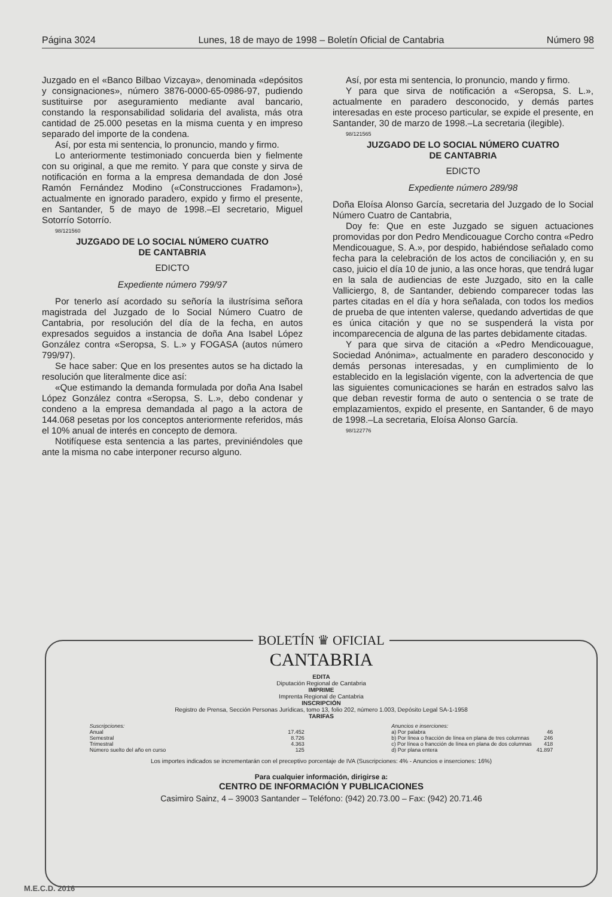Página 3024 Lunes, 18 de mayo de 1998 – Boletín Oficial de Cantabria Número 98
Juzgado en el «Banco Bilbao Vizcaya», denominada «depósitos y consignaciones», número 3876-0000-65-0986-97, pudiendo sustituirse por aseguramiento mediante aval bancario, constando la responsabilidad solidaria del avalista, más otra cantidad de 25.000 pesetas en la misma cuenta y en impreso separado del importe de la condena.
Así, por esta mi sentencia, lo pronuncio, mando y firmo.
Lo anteriormente testimoniado concuerda bien y fielmente con su original, a que me remito. Y para que conste y sirva de notificación en forma a la empresa demandada de don José Ramón Fernández Modino («Construcciones Fradamon»), actualmente en ignorado paradero, expido y firmo el presente, en Santander, 5 de mayo de 1998.–El secretario, Miguel Sotorrío Sotorrío.
98/121560
JUZGADO DE LO SOCIAL NÚMERO CUATRO
DE CANTABRIA
EDICTO
Expediente número 799/97
Por tenerlo así acordado su señoría la ilustrísima señora magistrada del Juzgado de lo Social Número Cuatro de Cantabria, por resolución del día de la fecha, en autos expresados seguidos a instancia de doña Ana Isabel López González contra «Seropsa, S. L.» y FOGASA (autos número 799/97).
Se hace saber: Que en los presentes autos se ha dictado la resolución que literalmente dice así:
«Que estimando la demanda formulada por doña Ana Isabel López González contra «Seropsa, S. L.», debo condenar y condeno a la empresa demandada al pago a la actora de 144.068 pesetas por los conceptos anteriormente referidos, más el 10% anual de interés en concepto de demora.
Notifíquese esta sentencia a las partes, previniéndoles que ante la misma no cabe interponer recurso alguno.
Así, por esta mi sentencia, lo pronuncio, mando y firmo.
Y para que sirva de notificación a «Seropsa, S. L.», actualmente en paradero desconocido, y demás partes interesadas en este proceso particular, se expide el presente, en Santander, 30 de marzo de 1998.–La secretaria (ilegible).
98/121565
JUZGADO DE LO SOCIAL NÚMERO CUATRO
DE CANTABRIA
EDICTO
Expediente número 289/98
Doña Eloísa Alonso García, secretaria del Juzgado de lo Social Número Cuatro de Cantabria,
Doy fe: Que en este Juzgado se siguen actuaciones promovidas por don Pedro Mendicouague Corcho contra «Pedro Mendicouague, S. A.», por despido, habiéndose señalado como fecha para la celebración de los actos de conciliación y, en su caso, juicio el día 10 de junio, a las once horas, que tendrá lugar en la sala de audiencias de este Juzgado, sito en la calle Valliciergo, 8, de Santander, debiendo comparecer todas las partes citadas en el día y hora señalada, con todos los medios de prueba de que intenten valerse, quedando advertidas de que es única citación y que no se suspenderá la vista por incomparecencia de alguna de las partes debidamente citadas.
Y para que sirva de citación a «Pedro Mendicouague, Sociedad Anónima», actualmente en paradero desconocido y demás personas interesadas, y en cumplimiento de lo establecido en la legislación vigente, con la advertencia de que las siguientes comunicaciones se harán en estrados salvo las que deban revestir forma de auto o sentencia o se trate de emplazamientos, expido el presente, en Santander, 6 de mayo de 1998.–La secretaria, Eloísa Alonso García.
98/122776
BOLETÍN ♛ OFICIAL
CANTABRIA
EDITA
Diputación Regional de Cantabria
IMPRIME
Imprenta Regional de Cantabria
INSCRIPCIÓN
Registro de Prensa, Sección Personas Jurídicas, tomo 13, folio 202, número 1.003, Depósito Legal SA-1-1958
TARIFAS
| Suscripciones: | |
| Anual | 17.452 |
| Semestral | 8.726 |
| Trimestral | 4.363 |
| Número suelto del año en curso | 125 |
| Anuncios e inserciones: | |
| a) Por palabra | 46 |
| b) Por línea o fracción de línea en plana de tres columnas | 246 |
| c) Por línea o francción de línea en plana de dos columnas | 418 |
| d) Por plana entera | 41.897 |
Los importes indicados se incrementarán con el preceptivo porcentaje de IVA (Suscripciones: 4% - Anuncios e inserciones: 16%)
Para cualquier información, dirigirse a:
CENTRO DE INFORMACIÓN Y PUBLICACIONES
Casimiro Sainz, 4 – 39003 Santander – Teléfono: (942) 20.73.00 – Fax: (942) 20.71.46
M.E.C.D. 2016